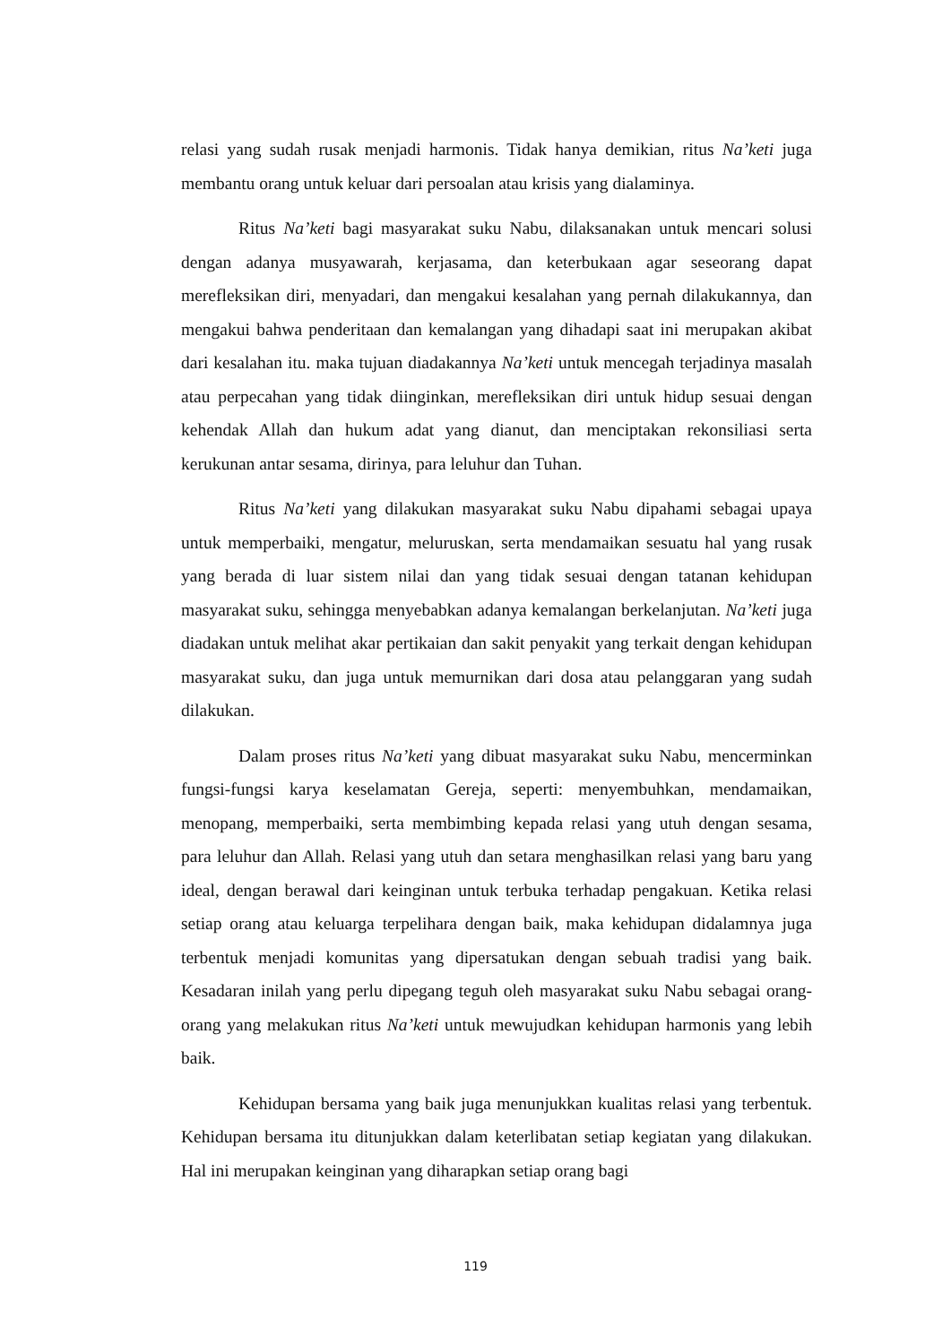relasi yang sudah rusak menjadi harmonis. Tidak hanya demikian, ritus Na’keti juga membantu orang untuk keluar dari persoalan atau krisis yang dialaminya.
Ritus Na’keti bagi masyarakat suku Nabu, dilaksanakan untuk mencari solusi dengan adanya musyawarah, kerjasama, dan keterbukaan agar seseorang dapat merefleksikan diri, menyadari, dan mengakui kesalahan yang pernah dilakukannya, dan mengakui bahwa penderitaan dan kemalangan yang dihadapi saat ini merupakan akibat dari kesalahan itu. maka tujuan diadakannya Na’keti untuk mencegah terjadinya masalah atau perpecahan yang tidak diinginkan, merefleksikan diri untuk hidup sesuai dengan kehendak Allah dan hukum adat yang dianut, dan menciptakan rekonsiliasi serta kerukunan antar sesama, dirinya, para leluhur dan Tuhan.
Ritus Na’keti yang dilakukan masyarakat suku Nabu dipahami sebagai upaya untuk memperbaiki, mengatur, meluruskan, serta mendamaikan sesuatu hal yang rusak yang berada di luar sistem nilai dan yang tidak sesuai dengan tatanan kehidupan masyarakat suku, sehingga menyebabkan adanya kemalangan berkelanjutan. Na’keti juga diadakan untuk melihat akar pertikaian dan sakit penyakit yang terkait dengan kehidupan masyarakat suku, dan juga untuk memurnikan dari dosa atau pelanggaran yang sudah dilakukan.
Dalam proses ritus Na’keti yang dibuat masyarakat suku Nabu, mencerminkan fungsi-fungsi karya keselamatan Gereja, seperti: menyembuhkan, mendamaikan, menopang, memperbaiki, serta membimbing kepada relasi yang utuh dengan sesama, para leluhur dan Allah. Relasi yang utuh dan setara menghasilkan relasi yang baru yang ideal, dengan berawal dari keinginan untuk terbuka terhadap pengakuan. Ketika relasi setiap orang atau keluarga terpelihara dengan baik, maka kehidupan didalamnya juga terbentuk menjadi komunitas yang dipersatukan dengan sebuah tradisi yang baik. Kesadaran inilah yang perlu dipegang teguh oleh masyarakat suku Nabu sebagai orang-orang yang melakukan ritus Na’keti untuk mewujudkan kehidupan harmonis yang lebih baik.
Kehidupan bersama yang baik juga menunjukkan kualitas relasi yang terbentuk. Kehidupan bersama itu ditunjukkan dalam keterlibatan setiap kegiatan yang dilakukan. Hal ini merupakan keinginan yang diharapkan setiap orang bagi
119